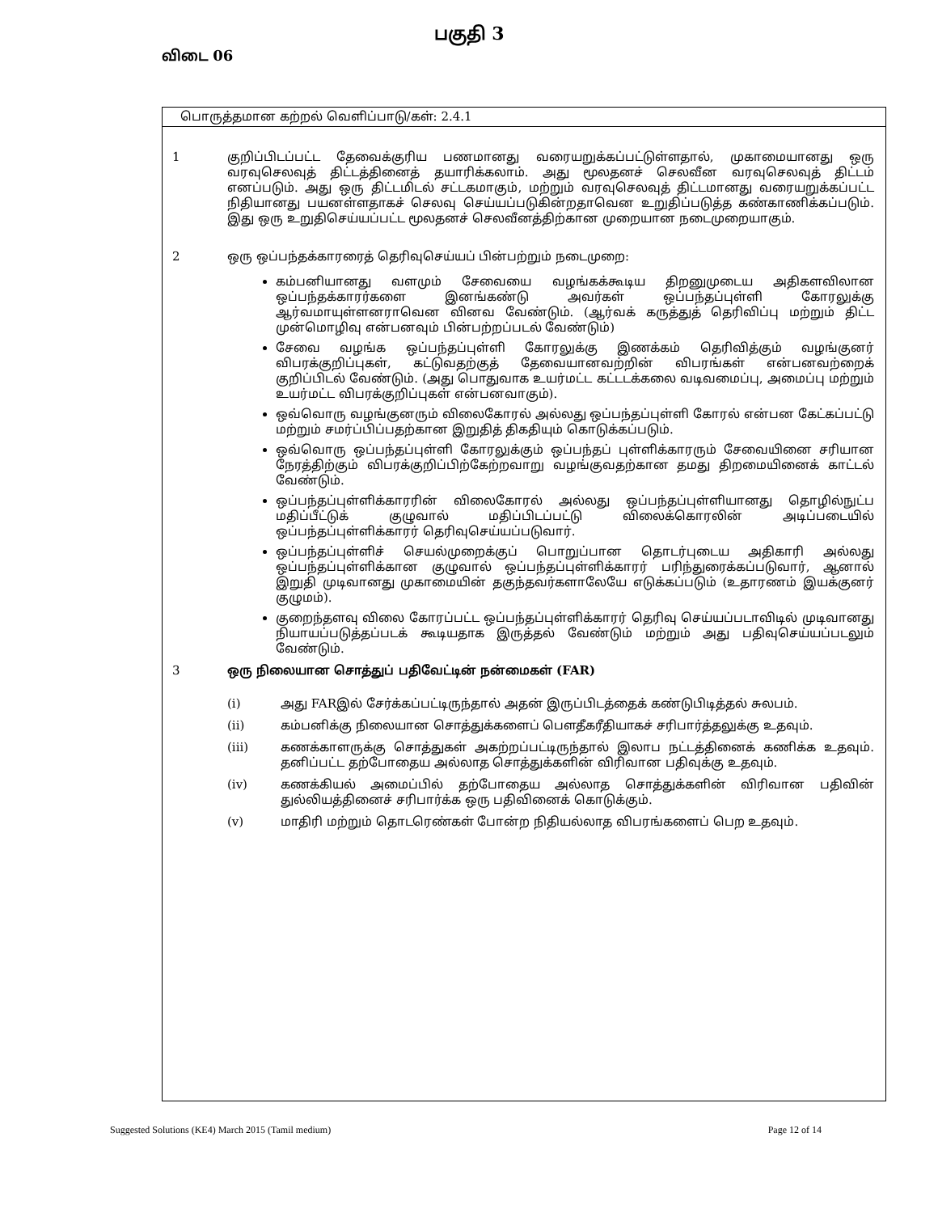பகுதி 3
விடை 06
பொருத்தமான கற்றல் வெளிப்பாடு/கள்: 2.4.1
1 குறிப்பிடப்பட்ட தேவைக்குரிய பணமானது வரையறுக்கப்பட்டுள்ளதால், முகாமையானது ஒரு வரவுசெலவுத் திட்டத்தினைத் தயாரிக்கலாம். அது மூலதனச் செலவீன வரவுசெலவுத் திட்டம் எனப்படும். அது ஒரு திட்டமிடல் சட்டகமாகும், மற்றும் வரவுசெலவுத் திட்டமானது வரையறுக்கப்பட்ட நிதியானது பயனள்ளதாகச் செலவு செய்யப்படுகின்றதாவென உறுதிப்படுத்த கண்காணிக்கப்படும். இது ஒரு உறுதிசெய்யப்பட்ட மூலதனச் செலவீனத்திற்கான முறையான நடைமுறையாகும்.
2 ஒரு ஒப்பந்தக்காரரைத் தெரிவுசெய்யப் பின்பற்றும் நடைமுறை:
கம்பனியானது வளமும் சேவையை வழங்கக்கூடிய திறனுமுடைய அதிகளவிலான ஒப்பந்தக்காரர்களை இனங்கண்டு அவர்கள் ஒப்பந்தப்புள்ளி கோரலுக்கு ஆர்வமாயுள்ளனராவென வினவ வேண்டும். (ஆர்வக் கருத்துத் தெரிவிப்பு மற்றும் திட்ட முன்மொழிவு என்பனவும் பின்பற்றப்படல் வேண்டும்)
சேவை வழங்க ஒப்பந்தப்புள்ளி கோரலுக்கு இணக்கம் தெரிவித்கும் வழங்குனர் விபரக்குறிப்புகள், கட்டுவதற்குத் தேவையானவற்றின் விபரங்கள் என்பனவற்றைக் குறிப்பிடல் வேண்டும். (அது பொதுவாக உயர்மட்ட கட்டடக்கலை வடிவமைப்பு, அமைப்பு மற்றும் உயர்மட்ட விபரக்குறிப்புகள் என்பனவாகும்).
ஒவ்வொரு வழங்குனரும் விலைகோரல் அல்லது ஒப்பந்தப்புள்ளி கோரல் என்பன கேட்கப்பட்டு மற்றும் சமர்ப்பிப்பதற்கான இறுதித் திகதியும் கொடுக்கப்படும்.
ஒவ்வொரு ஒப்பந்தப்புள்ளி கோரலுக்கும் ஒப்பந்தப் புள்ளிக்காரரும் சேவையினை சரியான நேரத்திற்கும் விபரக்குறிப்பிற்கேற்றவாறு வழங்குவதற்கான தமது திறமையினைக் காட்டல் வேண்டும்.
ஒப்பந்தப்புள்ளிக்காரரின் விலைகோரல் அல்லது ஒப்பந்தப்புள்ளியானது தொழில்நுட்ப மதிப்பீட்டுக் குழுவால் மதிப்பிடப்பட்டு விலைக்கொரலின் அடிப்படையில் ஒப்பந்தப்புள்ளிக்காரர் தெரிவுசெய்யப்படுவார்.
ஒப்பந்தப்புள்ளிச் செயல்முறைக்குப் பொறுப்பான தொடர்புடைய அதிகாரி அல்லது ஒப்பந்தப்புள்ளிக்கான குழுவால் ஒப்பந்தப்புள்ளிக்காரர் பரிந்துரைக்கப்படுவார், ஆனால் இறுதி முடிவானது முகாமையின் தகுந்தவர்களாலேயே எடுக்கப்படும் (உதாரணம் இயக்குனர் குழுமம்).
குறைந்தளவு விலை கோரப்பட்ட ஒப்பந்தப்புள்ளிக்காரர் தெரிவு செய்யப்படாவிடில் முடிவானது நியாயப்படுத்தப்படக் கூடியதாக இருத்தல் வேண்டும் மற்றும் அது பதிவுசெய்யப்படலும் வேண்டும்.
3 ஒரு நிலையான சொத்துப் பதிவேட்டின் நன்மைகள் (FAR)
(i) அது FARஇல் சேர்க்கப்பட்டிருந்தால் அதன் இருப்பிடத்தைக் கண்டுபிடித்தல் சுலபம்.
(ii) கம்பனிக்கு நிலையான சொத்துக்களைப் பௌதீகரீதியாகச் சரிபார்த்தலுக்கு உதவும்.
(iii) கணக்காளருக்கு சொத்துகள் அகற்றப்பட்டிருந்தால் இலாப நட்டத்தினைக் கணிக்க உதவும். தனிப்பட்ட தற்போதைய அல்லாத சொத்துக்களின் விரிவான பதிவுக்கு உதவும்.
(iv) கணக்கியல் அமைப்பில் தற்போதைய அல்லாத சொத்துக்களின் விரிவான பதிவின் துல்லியத்தினைச் சரிபார்க்க ஒரு பதிவினைக் கொடுக்கும்.
(v) மாதிரி மற்றும் தொடரெண்கள் போன்ற நிதியல்லாத விபரங்களைப் பெற உதவும்.
Suggested Solutions (KE4) March 2015 (Tamil medium) Page 12 of 14